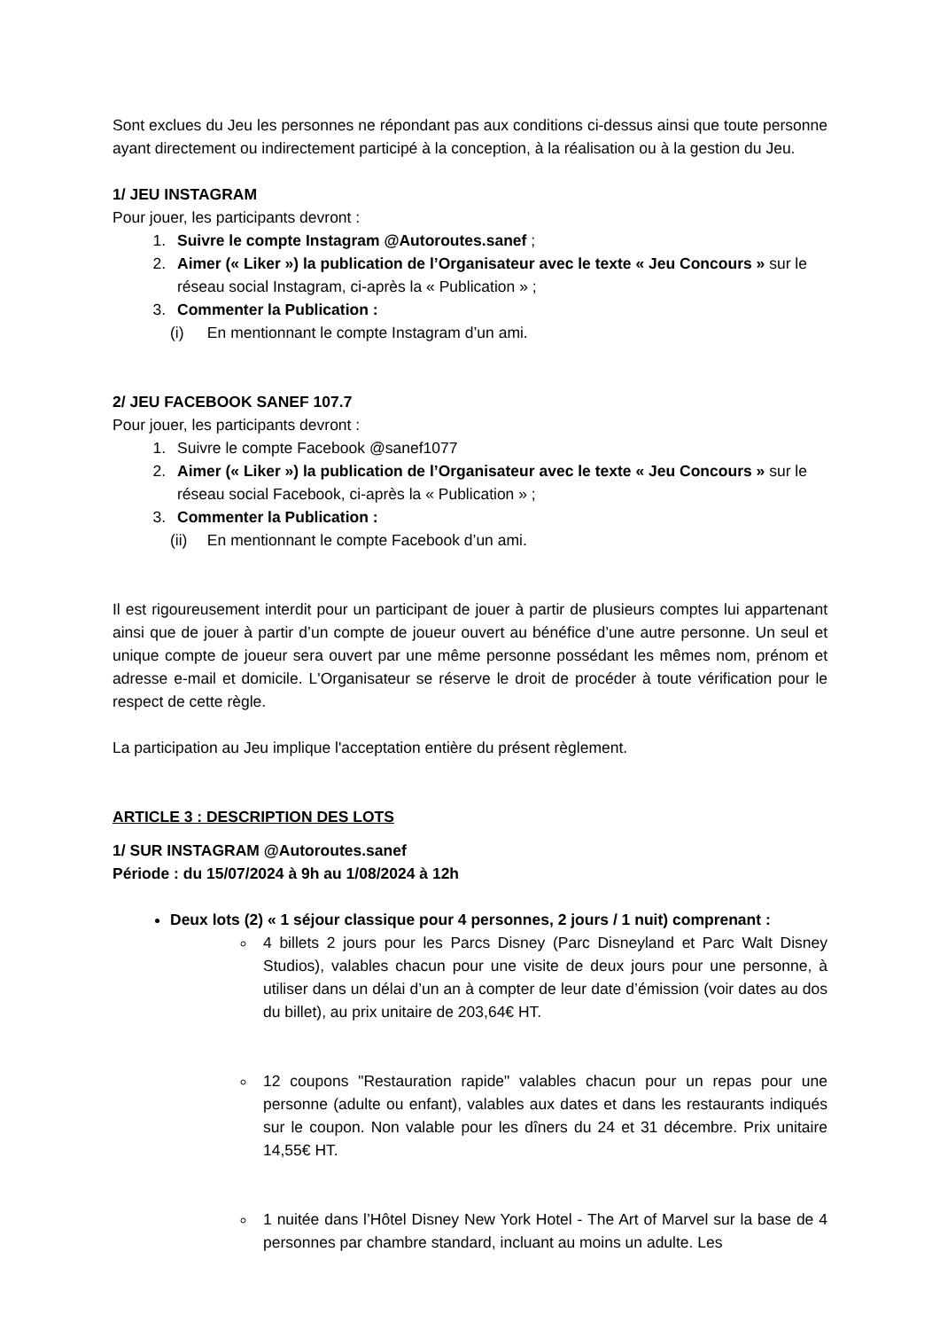Sont exclues du Jeu les personnes ne répondant pas aux conditions ci-dessus ainsi que toute personne ayant directement ou indirectement participé à la conception, à la réalisation ou à la gestion du Jeu.
1/ JEU INSTAGRAM
Pour jouer, les participants devront :
1. Suivre le compte Instagram @Autoroutes.sanef ;
2. Aimer (« Liker ») la publication de l’Organisateur avec le texte « Jeu Concours » sur le réseau social Instagram, ci-après la « Publication » ;
3. Commenter la Publication :
(i) En mentionnant le compte Instagram d’un ami.
2/ JEU FACEBOOK SANEF 107.7
Pour jouer, les participants devront :
1. Suivre le compte Facebook @sanef1077
2. Aimer (« Liker ») la publication de l’Organisateur avec le texte « Jeu Concours » sur le réseau social Facebook, ci-après la « Publication » ;
3. Commenter la Publication :
(ii) En mentionnant le compte Facebook d’un ami.
Il est rigoureusement interdit pour un participant de jouer à partir de plusieurs comptes lui appartenant ainsi que de jouer à partir d’un compte de joueur ouvert au bénéfice d’une autre personne. Un seul et unique compte de joueur sera ouvert par une même personne possédant les mêmes nom, prénom et adresse e-mail et domicile. L'Organisateur se réserve le droit de procéder à toute vérification pour le respect de cette règle.
La participation au Jeu implique l'acceptation entière du présent règlement.
ARTICLE 3 : DESCRIPTION DES LOTS
1/ SUR INSTAGRAM @Autoroutes.sanef
Période : du 15/07/2024 à 9h au 1/08/2024 à 12h
Deux lots (2) « 1 séjour classique pour 4 personnes, 2 jours / 1 nuit) comprenant :
4 billets 2 jours pour les Parcs Disney (Parc Disneyland et Parc Walt Disney Studios), valables chacun pour une visite de deux jours pour une personne, à utiliser dans un délai d’un an à compter de leur date d’émission (voir dates au dos du billet), au prix unitaire de 203,64€ HT.
12 coupons "Restauration rapide" valables chacun pour un repas pour une personne (adulte ou enfant), valables aux dates et dans les restaurants indiqués sur le coupon. Non valable pour les dîners du 24 et 31 décembre. Prix unitaire 14,55€ HT.
1 nuitée dans l’Hôtel Disney New York Hotel - The Art of Marvel sur la base de 4 personnes par chambre standard, incluant au moins un adulte. Les